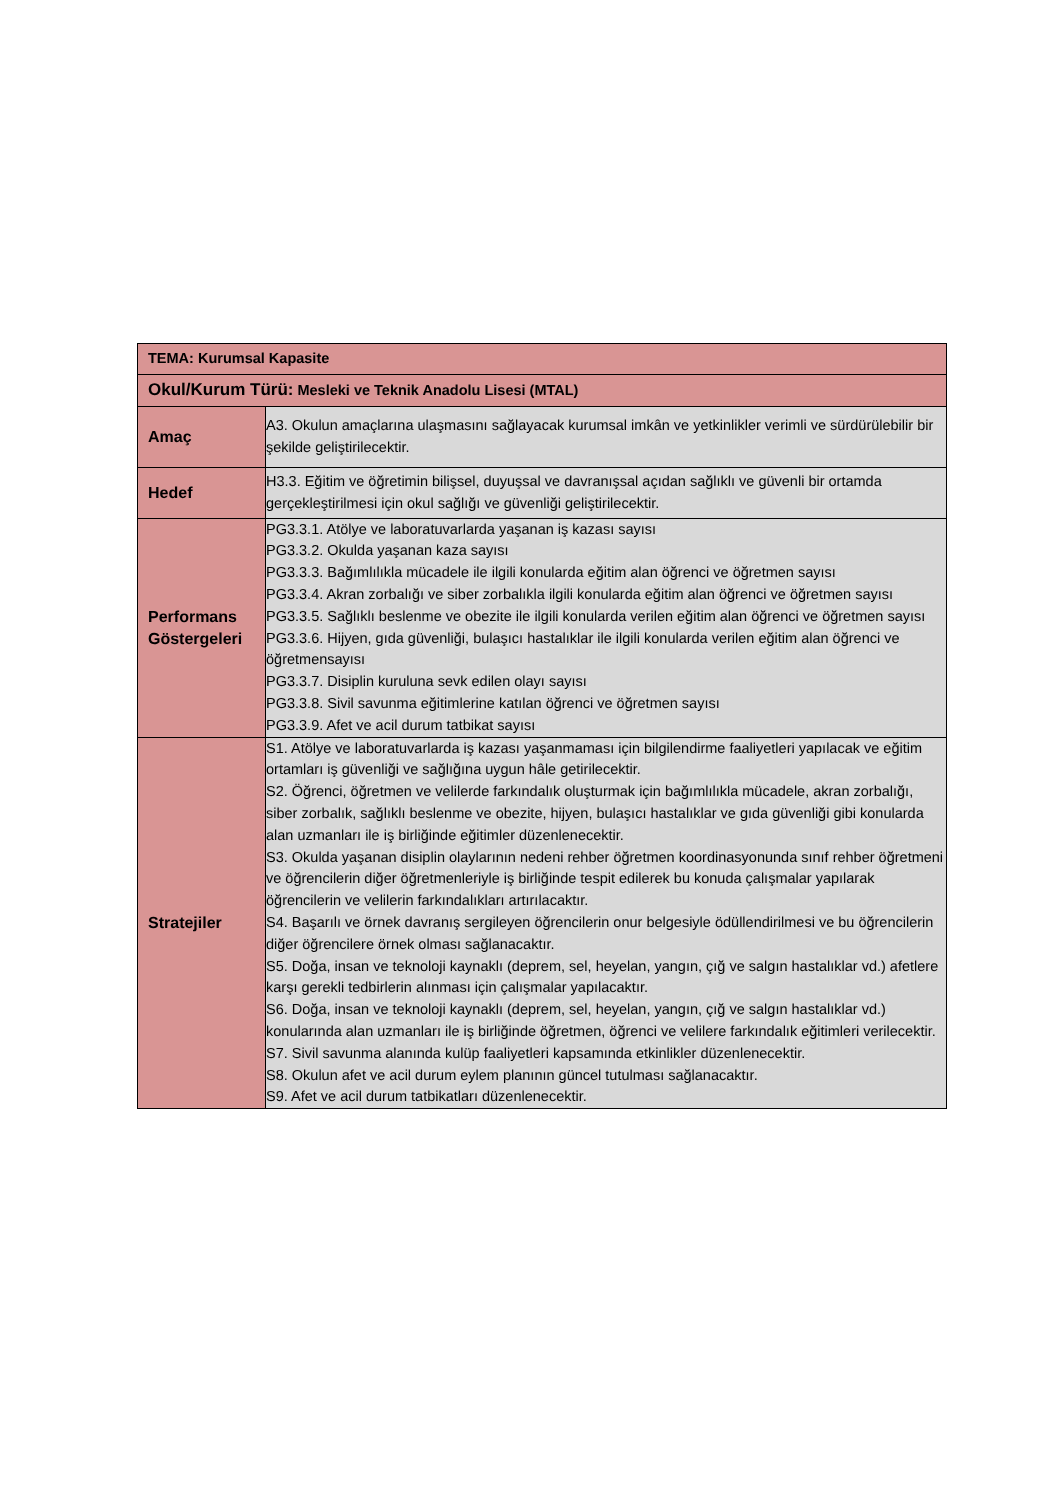| TEMA: Kurumsal Kapasite | |
| --- | --- |
| Okul/Kurum Türü: Mesleki ve Teknik Anadolu Lisesi (MTAL) | |
| Amaç | A3. Okulun amaçlarına ulaşmasını sağlayacak kurumsal imkân ve yetkinlikler verimli ve sürdürülebilir bir şekilde geliştirilecektir. |
| Hedef | H3.3. Eğitim ve öğretimin bilişsel, duyuşsal ve davranışsal açıdan sağlıklı ve güvenli bir ortamda gerçekleştirilmesi için okul sağlığı ve güvenliği geliştirilecektir. |
| Performans Göstergeleri | PG3.3.1. Atölye ve laboratuvarlarda yaşanan iş kazası sayısı PG3.3.2. Okulda yaşanan kaza sayısı PG3.3.3. Bağımlılıkla mücadele ile ilgili konularda eğitim alan öğrenci ve öğretmen sayısı PG3.3.4. Akran zorbalığı ve siber zorbalıkla ilgili konularda eğitim alan öğrenci ve öğretmen sayısı PG3.3.5. Sağlıklı beslenme ve obezite ile ilgili konularda verilen eğitim alan öğrenci ve öğretmen sayısı PG3.3.6. Hijyen, gıda güvenliği, bulaşıcı hastalıklar ile ilgili konularda verilen eğitim alan öğrenci ve öğretmensayısı PG3.3.7. Disiplin kuruluna sevk edilen olayı sayısı PG3.3.8. Sivil savunma eğitimlerine katılan öğrenci ve öğretmen sayısı PG3.3.9. Afet ve acil durum tatbikat sayısı |
| Stratejiler | S1. Atölye ve laboratuvarlarda iş kazası yaşanmaması için bilgilendirme faaliyetleri yapılacak ve eğitim ortamları iş güvenliği ve sağlığına uygun hâle getirilecektir. S2. Öğrenci, öğretmen ve velilerde farkındalık oluşturmak için bağımlılıkla mücadele, akran zorbalığı, siber zorbalık, sağlıklı beslenme ve obezite, hijyen, bulaşıcı hastalıklar ve gıda güvenliği gibi konularda alan uzmanları ile iş birliğinde eğitimler düzenlenecektir. S3. Okulda yaşanan disiplin olaylarının nedeni rehber öğretmen koordinasyonunda sınıf rehber öğretmeni ve öğrencilerin diğer öğretmenleriyle iş birliğinde tespit edilerek bu konuda çalışmalar yapılarak öğrencilerin ve velilerin farkındalıkları artırılacaktır. S4. Başarılı ve örnek davranış sergileyen öğrencilerin onur belgesiyle ödüllendirilmesi ve bu öğrencilerin diğer öğrencilere örnek olması sağlanacaktır. S5. Doğa, insan ve teknoloji kaynaklı (deprem, sel, heyelan, yangın, çığ ve salgın hastalıklar vd.) afetlere karşı gerekli tedbirlerin alınması için çalışmalar yapılacaktır. S6. Doğa, insan ve teknoloji kaynaklı (deprem, sel, heyelan, yangın, çığ ve salgın hastalıklar vd.) konularında alan uzmanları ile iş birliğinde öğretmen, öğrenci ve velilere farkındalık eğitimleri verilecektir. S7. Sivil savunma alanında kulüp faaliyetleri kapsamında etkinlikler düzenlenecektir. S8. Okulun afet ve acil durum eylem planının güncel tutulması sağlanacaktır. S9. Afet ve acil durum tatbikatları düzenlenecektir. |